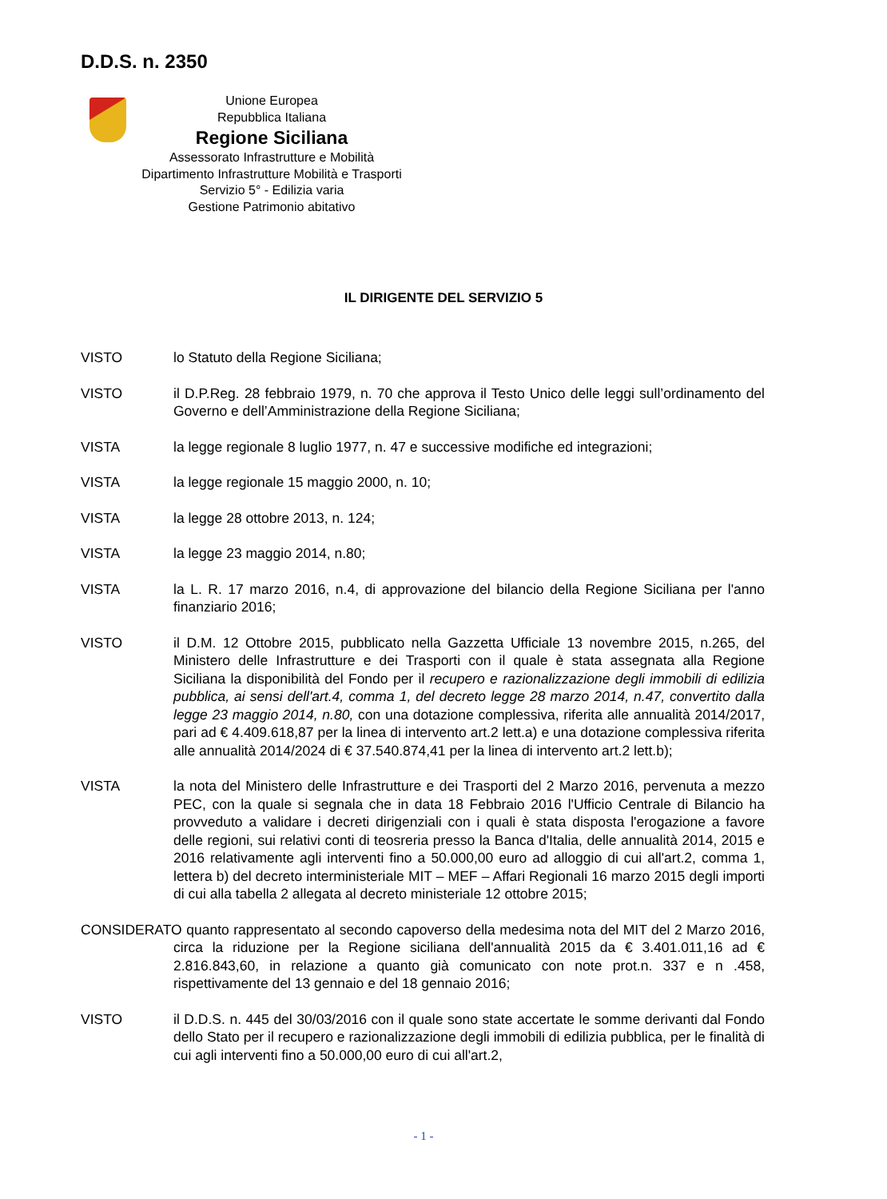D.D.S. n. 2350
Unione Europea
Repubblica Italiana
Regione Siciliana
Assessorato Infrastrutture e Mobilità
Dipartimento Infrastrutture Mobilità e Trasporti
Servizio 5° - Edilizia varia
Gestione Patrimonio abitativo
IL DIRIGENTE DEL SERVIZIO 5
VISTO lo Statuto della Regione Siciliana;
VISTO il D.P.Reg. 28 febbraio 1979, n. 70 che approva il Testo Unico delle leggi sull’ordinamento del Governo e dell’Amministrazione della Regione Siciliana;
VISTA la legge regionale 8 luglio 1977, n. 47 e successive modifiche ed integrazioni;
VISTA la legge regionale 15 maggio 2000, n. 10;
VISTA la legge 28 ottobre 2013, n. 124;
VISTA la legge 23 maggio 2014, n.80;
VISTA la L. R. 17 marzo 2016, n.4, di approvazione del bilancio della Regione Siciliana per l'anno finanziario 2016;
VISTO il D.M. 12 Ottobre 2015, pubblicato nella Gazzetta Ufficiale 13 novembre 2015, n.265, del Ministero delle Infrastrutture e dei Trasporti con il quale è stata assegnata alla Regione Siciliana la disponibilità del Fondo per il recupero e razionalizzazione degli immobili di edilizia pubblica, ai sensi dell'art.4, comma 1, del decreto legge 28 marzo 2014, n.47, convertito dalla legge 23 maggio 2014, n.80, con una dotazione complessiva, riferita alle annualità 2014/2017, pari ad € 4.409.618,87 per la linea di intervento art.2 lett.a) e una dotazione complessiva riferita alle annualità 2014/2024 di € 37.540.874,41 per la linea di intervento art.2 lett.b);
VISTA la nota del Ministero delle Infrastrutture e dei Trasporti del 2 Marzo 2016, pervenuta a mezzo PEC, con la quale si segnala che in data 18 Febbraio 2016 l'Ufficio Centrale di Bilancio ha provveduto a validare i decreti dirigenziali con i quali è stata disposta l'erogazione a favore delle regioni, sui relativi conti di teosreria presso la Banca d'Italia, delle annualità 2014, 2015 e 2016 relativamente agli interventi fino a 50.000,00 euro ad alloggio di cui all'art.2, comma 1, lettera b) del decreto interministeriale MIT – MEF – Affari Regionali 16 marzo 2015 degli importi di cui alla tabella 2 allegata al decreto ministeriale 12 ottobre 2015;
CONSIDERATO quanto rappresentato al secondo capoverso della medesima nota del MIT del 2 Marzo 2016, circa la riduzione per la Regione siciliana dell'annualità 2015 da € 3.401.011,16 ad € 2.816.843,60, in relazione a quanto già comunicato con note prot.n. 337 e n .458, rispettivamente del 13 gennaio e del 18 gennaio 2016;
VISTO il D.D.S. n. 445 del 30/03/2016 con il quale sono state accertate le somme derivanti dal Fondo dello Stato per il recupero e razionalizzazione degli immobili di edilizia pubblica, per le finalità di cui agli interventi fino a 50.000,00 euro di cui all'art.2,
- 1 -